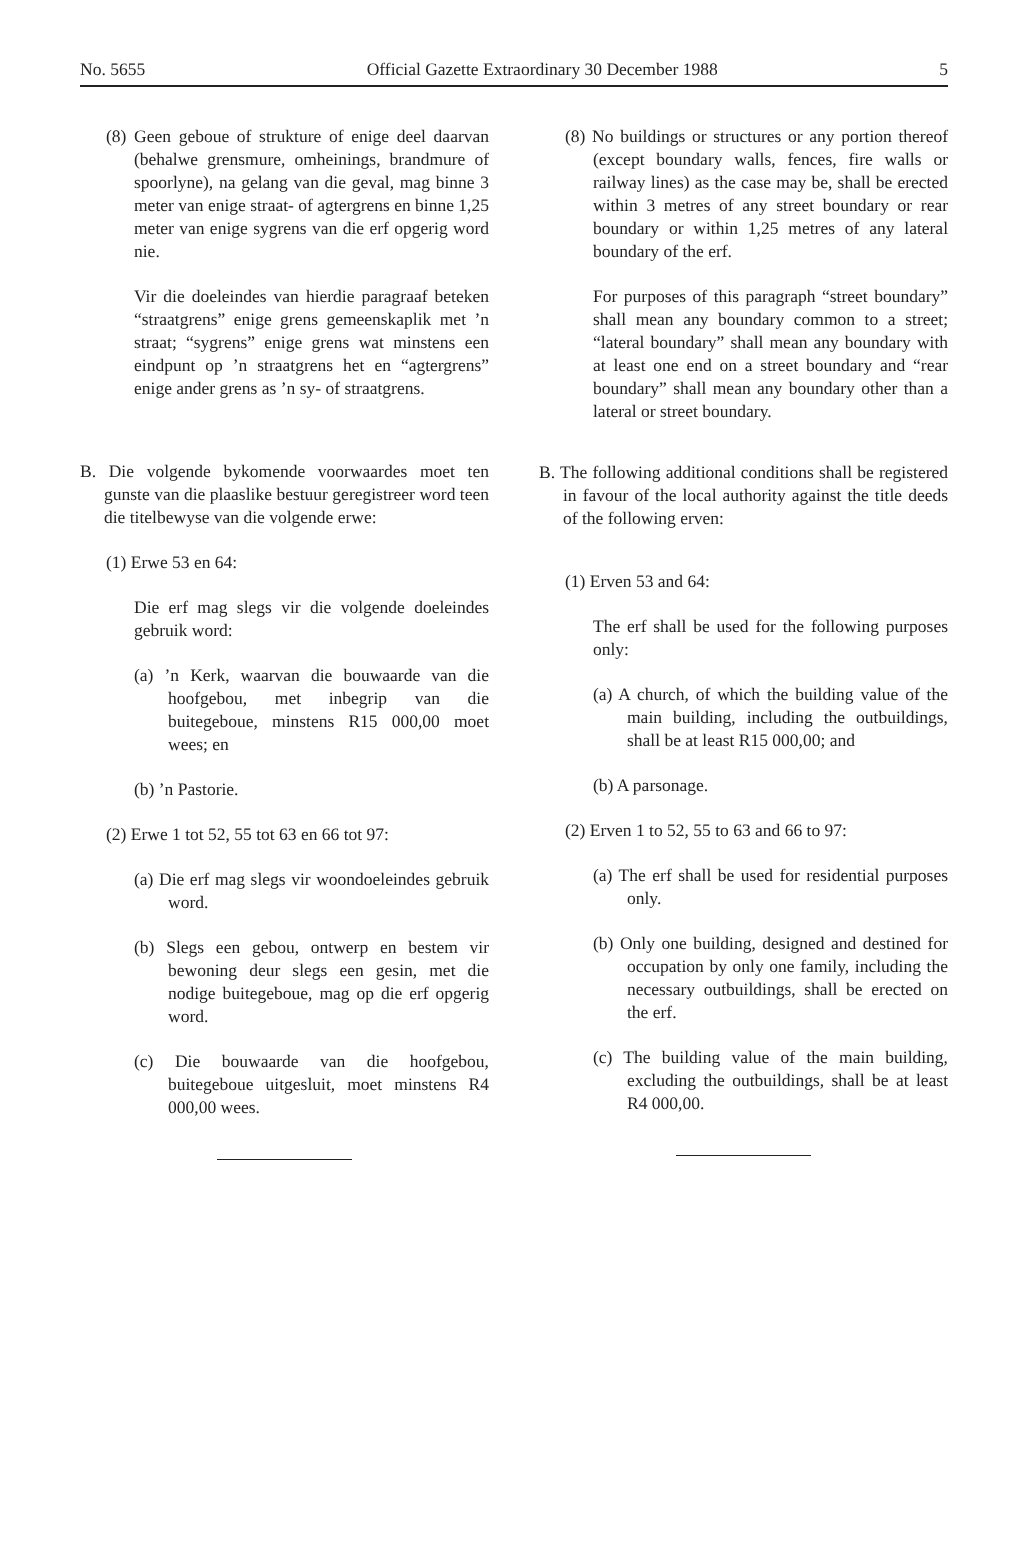No. 5655 Official Gazette Extraordinary 30 December 1988 5
(8) Geen geboue of strukture of enige deel daarvan (behalwe grensmure, omheinings, brandmure of spoorlyne), na gelang van die geval, mag binne 3 meter van enige straat- of agtergrens en binne 1,25 meter van enige sygrens van die erf opgerig word nie.
Vir die doeleindes van hierdie paragraaf beteken “straatgrens” enige grens gemeenskaplik met ’n straat; “sygrens” enige grens wat minstens een eindpunt op ’n straatgrens het en “agtergrens” enige ander grens as ’n sy- of straatgrens.
B. Die volgende bykomende voorwaardes moet ten gunste van die plaaslike bestuur geregistreer word teen die titelbewyse van die volgende erwe:
(1) Erwe 53 en 64:
Die erf mag slegs vir die volgende doeleindes gebruik word:
(a) ’n Kerk, waarvan die bouwaarde van die hoofgebou, met inbegrip van die buitegeboue, minstens R15 000,00 moet wees; en
(b) ’n Pastorie.
(2) Erwe 1 tot 52, 55 tot 63 en 66 tot 97:
(a) Die erf mag slegs vir woondoeleindes gebruik word.
(b) Slegs een gebou, ontwerp en bestem vir bewoning deur slegs een gesin, met die nodige buitegeboue, mag op die erf opgerig word.
(c) Die bouwaarde van die hoofgebou, buitegeboue uitgesluit, moet minstens R4 000,00 wees.
(8) No buildings or structures or any portion thereof (except boundary walls, fences, fire walls or railway lines) as the case may be, shall be erected within 3 metres of any street boundary or rear boundary or within 1,25 metres of any lateral boundary of the erf.
For purposes of this paragraph “street boundary” shall mean any boundary common to a street; “lateral boundary” shall mean any boundary with at least one end on a street boundary and “rear boundary” shall mean any boundary other than a lateral or street boundary.
B. The following additional conditions shall be registered in favour of the local authority against the title deeds of the following erven:
(1) Erven 53 and 64:
The erf shall be used for the following purposes only:
(a) A church, of which the building value of the main building, including the outbuildings, shall be at least R15 000,00; and
(b) A parsonage.
(2) Erven 1 to 52, 55 to 63 and 66 to 97:
(a) The erf shall be used for residential purposes only.
(b) Only one building, designed and destined for occupation by only one family, including the necessary outbuildings, shall be erected on the erf.
(c) The building value of the main building, excluding the outbuildings, shall be at least R4 000,00.